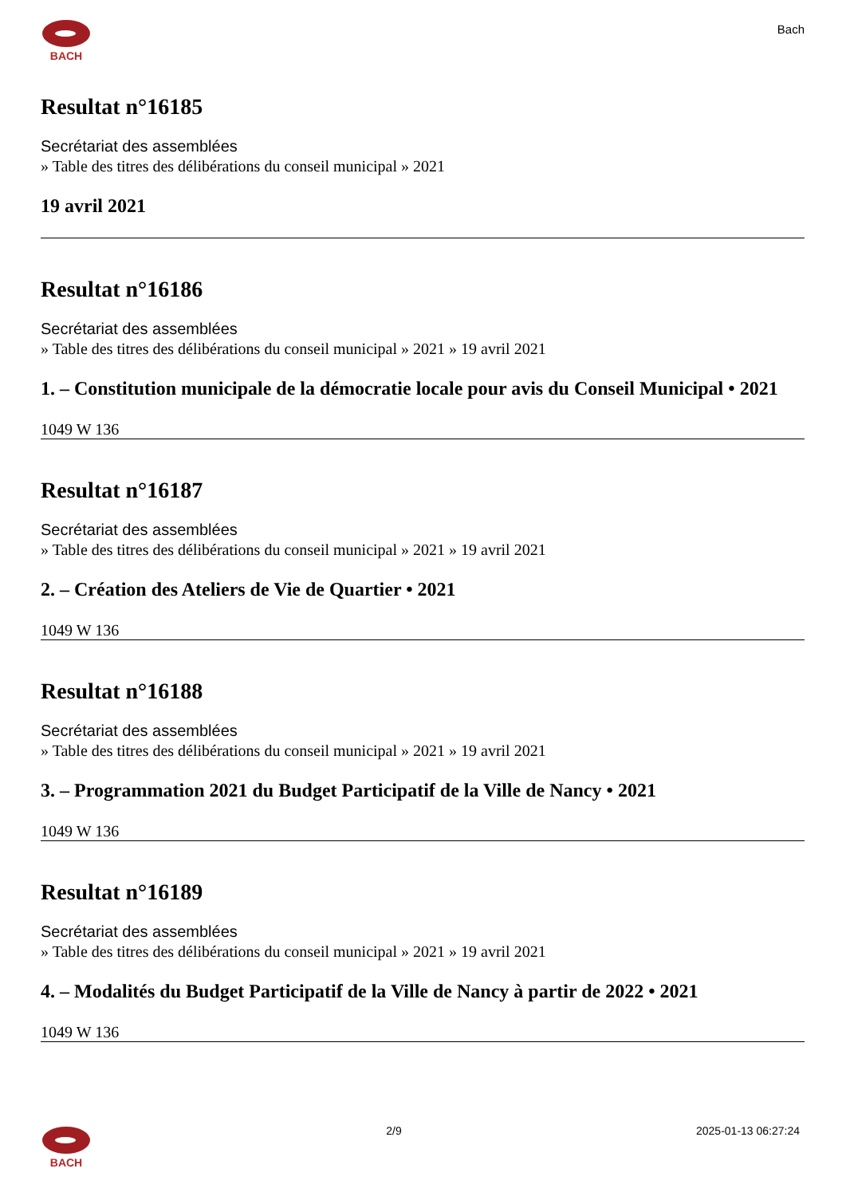BACH
Bach
Resultat n°16185
Secrétariat des assemblées
» Table des titres des délibérations du conseil municipal » 2021
19 avril 2021
Resultat n°16186
Secrétariat des assemblées
» Table des titres des délibérations du conseil municipal » 2021 » 19 avril 2021
1. – Constitution municipale de la démocratie locale pour avis du Conseil Municipal • 2021
1049 W 136
Resultat n°16187
Secrétariat des assemblées
» Table des titres des délibérations du conseil municipal » 2021 » 19 avril 2021
2. – Création des Ateliers de Vie de Quartier • 2021
1049 W 136
Resultat n°16188
Secrétariat des assemblées
» Table des titres des délibérations du conseil municipal » 2021 » 19 avril 2021
3. – Programmation 2021 du Budget Participatif de la Ville de Nancy • 2021
1049 W 136
Resultat n°16189
Secrétariat des assemblées
» Table des titres des délibérations du conseil municipal » 2021 » 19 avril 2021
4. – Modalités du Budget Participatif de la Ville de Nancy à partir de 2022 • 2021
1049 W 136
BACH 2/9 2025-01-13 06:27:24